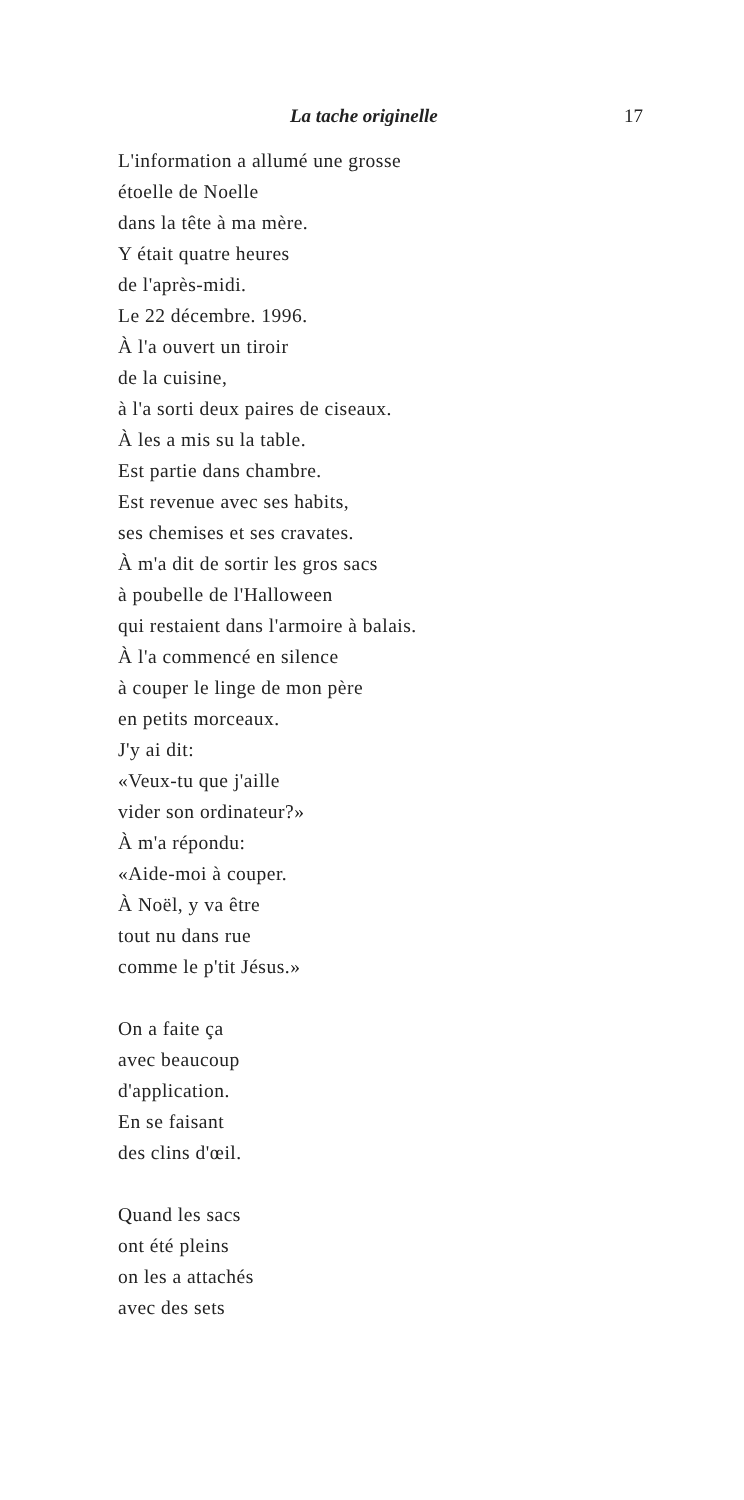La tache originelle 17
L'information a allumé une grosse
étoelle de Noelle
dans la tête à ma mère.
Y était quatre heures
de l'après-midi.
Le 22 décembre. 1996.
À l'a ouvert un tiroir
de la cuisine,
à l'a sorti deux paires de ciseaux.
À les a mis su la table.
Est partie dans chambre.
Est revenue avec ses habits,
ses chemises et ses cravates.
À m'a dit de sortir les gros sacs
à poubelle de l'Halloween
qui restaient dans l'armoire à balais.
À l'a commencé en silence
à couper le linge de mon père
en petits morceaux.
J'y ai dit:
«Veux-tu que j'aille
vider son ordinateur?»
À m'a répondu:
«Aide-moi à couper.
À Noël, y va être
tout nu dans rue
comme le p'tit Jésus.»
On a faite ça
avec beaucoup
d'application.
En se faisant
des clins d'œil.
Quand les sacs
ont été pleins
on les a attachés
avec des sets